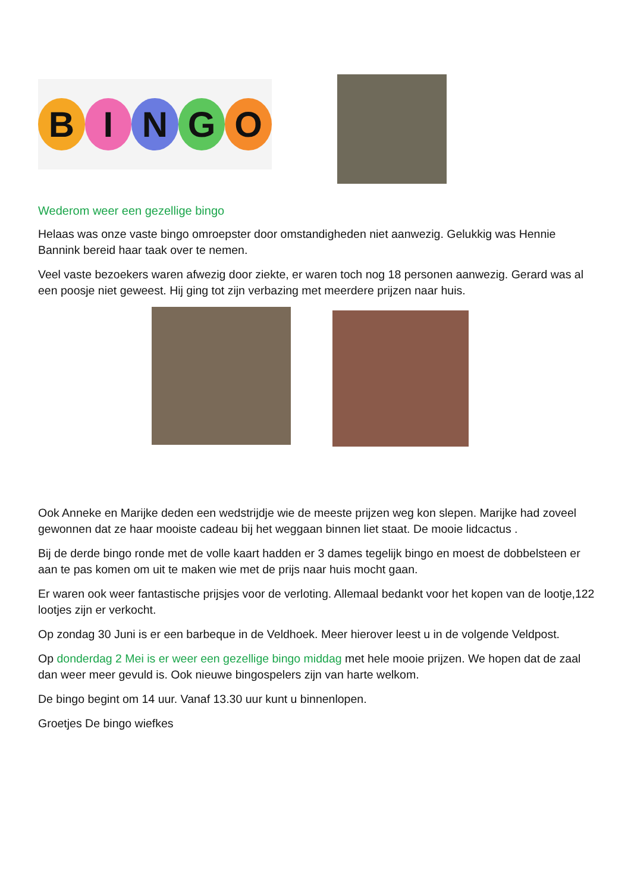B I N G O
Wederom weer een gezellige bingo
Helaas was onze vaste bingo omroepster door omstandigheden niet aanwezig. Gelukkig was Hennie Bannink bereid haar taak over te nemen.
Veel vaste bezoekers waren afwezig door ziekte, er waren toch nog 18 personen aanwezig. Gerard was al een poosje niet geweest. Hij ging tot zijn verbazing met meerdere prijzen naar huis.
Ook Anneke en Marijke deden een wedstrijdje wie de meeste prijzen weg kon slepen. Marijke had zoveel gewonnen dat ze haar mooiste cadeau bij het weggaan binnen liet staat. De mooie lidcactus .
Bij de derde bingo ronde met de volle kaart hadden er 3 dames tegelijk bingo en moest de dobbelsteen er aan te pas komen om uit te maken wie met de prijs naar huis mocht gaan.
Er waren ook weer fantastische prijsjes voor de verloting. Allemaal bedankt voor het kopen van de lootje,122 lootjes zijn er verkocht.
Op zondag 30 Juni is er een barbeque in de Veldhoek. Meer hierover leest u in de volgende Veldpost.
Op donderdag 2 Mei is er weer een gezellige bingo middag met hele mooie prijzen. We hopen dat de zaal dan weer meer gevuld is. Ook nieuwe bingospelers zijn van harte welkom.
De bingo begint om 14 uur. Vanaf 13.30 uur kunt u binnenlopen.
Groetjes De bingo wiefkes